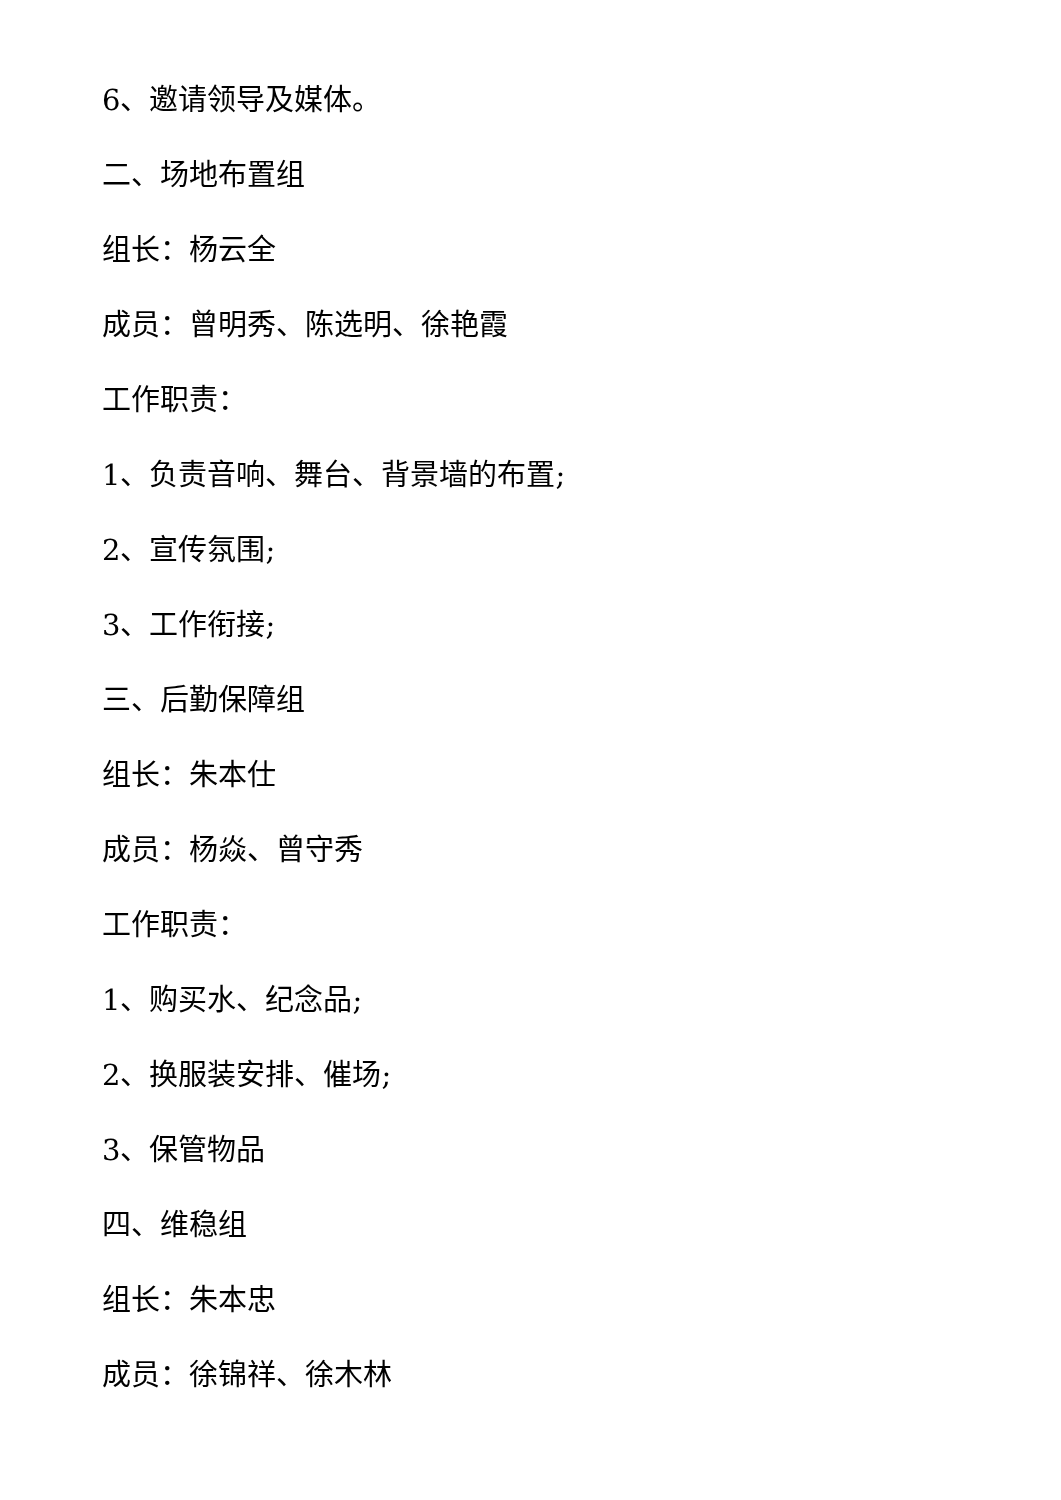6、邀请领导及媒体。
二、场地布置组
组长：杨云全
成员：曾明秀、陈选明、徐艳霞
工作职责：
1、负责音响、舞台、背景墙的布置;
2、宣传氛围;
3、工作衔接;
三、后勤保障组
组长：朱本仕
成员：杨焱、曾守秀
工作职责：
1、购买水、纪念品;
2、换服装安排、催场;
3、保管物品
四、维稳组
组长：朱本忠
成员：徐锦祥、徐木林